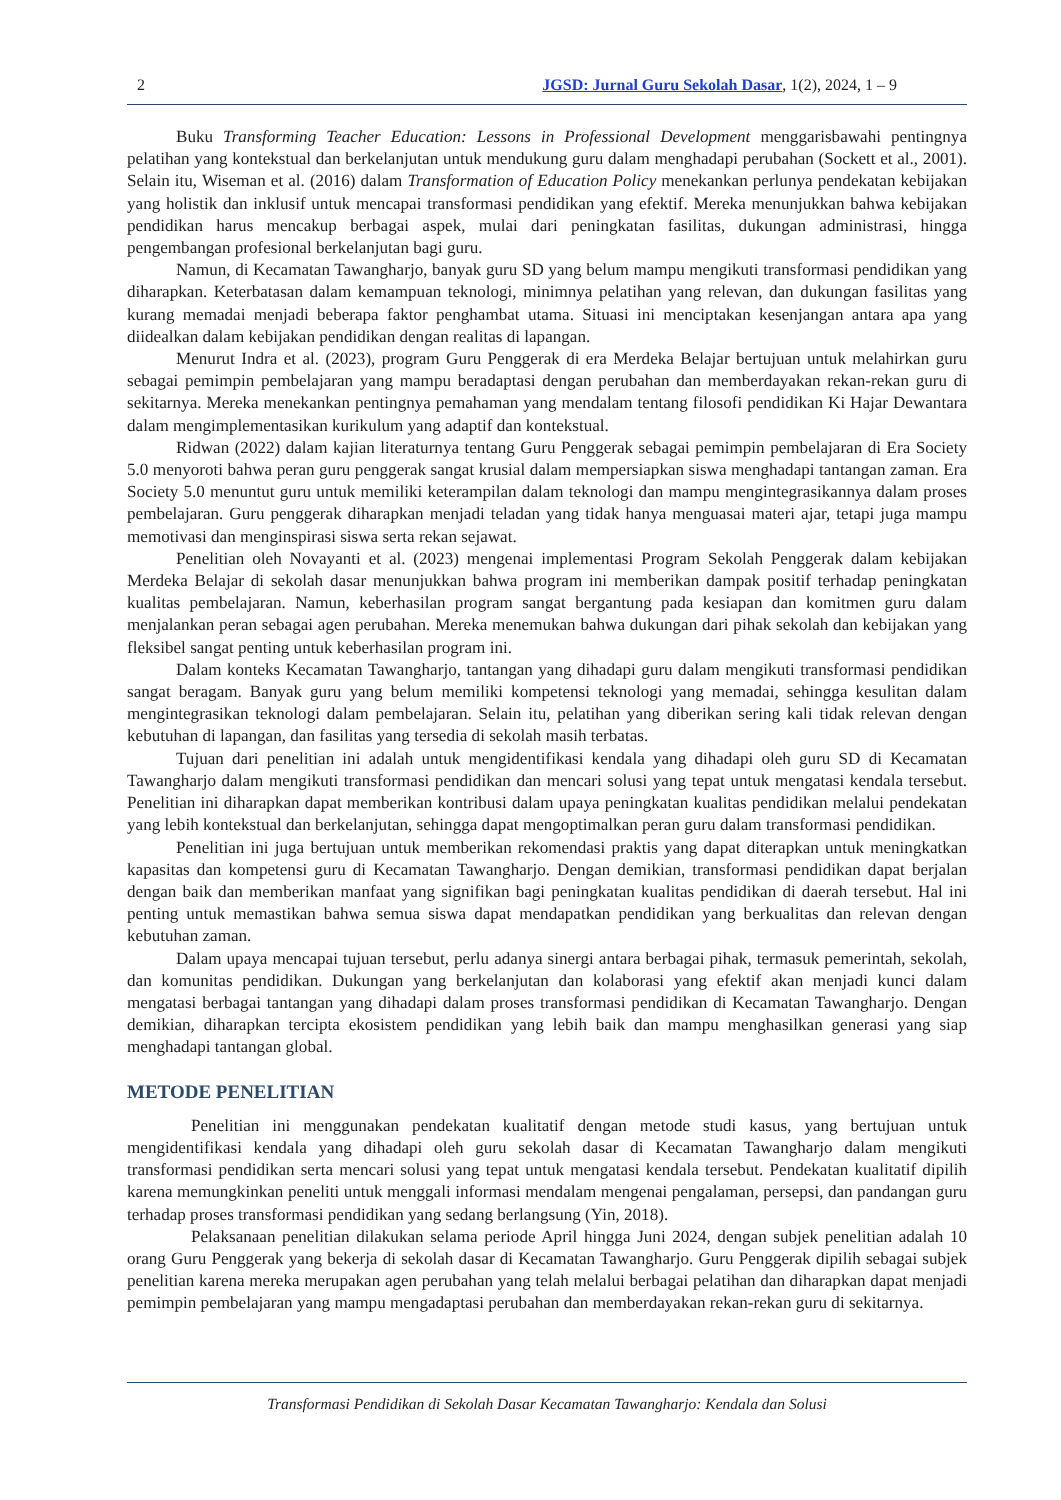2 JGSD: Jurnal Guru Sekolah Dasar, 1(2), 2024, 1 – 9
Buku Transforming Teacher Education: Lessons in Professional Development menggarisbawahi pentingnya pelatihan yang kontekstual dan berkelanjutan untuk mendukung guru dalam menghadapi perubahan (Sockett et al., 2001). Selain itu, Wiseman et al. (2016) dalam Transformation of Education Policy menekankan perlunya pendekatan kebijakan yang holistik dan inklusif untuk mencapai transformasi pendidikan yang efektif. Mereka menunjukkan bahwa kebijakan pendidikan harus mencakup berbagai aspek, mulai dari peningkatan fasilitas, dukungan administrasi, hingga pengembangan profesional berkelanjutan bagi guru.
Namun, di Kecamatan Tawangharjo, banyak guru SD yang belum mampu mengikuti transformasi pendidikan yang diharapkan. Keterbatasan dalam kemampuan teknologi, minimnya pelatihan yang relevan, dan dukungan fasilitas yang kurang memadai menjadi beberapa faktor penghambat utama. Situasi ini menciptakan kesenjangan antara apa yang diidealkan dalam kebijakan pendidikan dengan realitas di lapangan.
Menurut Indra et al. (2023), program Guru Penggerak di era Merdeka Belajar bertujuan untuk melahirkan guru sebagai pemimpin pembelajaran yang mampu beradaptasi dengan perubahan dan memberdayakan rekan-rekan guru di sekitarnya. Mereka menekankan pentingnya pemahaman yang mendalam tentang filosofi pendidikan Ki Hajar Dewantara dalam mengimplementasikan kurikulum yang adaptif dan kontekstual.
Ridwan (2022) dalam kajian literaturnya tentang Guru Penggerak sebagai pemimpin pembelajaran di Era Society 5.0 menyoroti bahwa peran guru penggerak sangat krusial dalam mempersiapkan siswa menghadapi tantangan zaman. Era Society 5.0 menuntut guru untuk memiliki keterampilan dalam teknologi dan mampu mengintegrasikannya dalam proses pembelajaran. Guru penggerak diharapkan menjadi teladan yang tidak hanya menguasai materi ajar, tetapi juga mampu memotivasi dan menginspirasi siswa serta rekan sejawat.
Penelitian oleh Novayanti et al. (2023) mengenai implementasi Program Sekolah Penggerak dalam kebijakan Merdeka Belajar di sekolah dasar menunjukkan bahwa program ini memberikan dampak positif terhadap peningkatan kualitas pembelajaran. Namun, keberhasilan program sangat bergantung pada kesiapan dan komitmen guru dalam menjalankan peran sebagai agen perubahan. Mereka menemukan bahwa dukungan dari pihak sekolah dan kebijakan yang fleksibel sangat penting untuk keberhasilan program ini.
Dalam konteks Kecamatan Tawangharjo, tantangan yang dihadapi guru dalam mengikuti transformasi pendidikan sangat beragam. Banyak guru yang belum memiliki kompetensi teknologi yang memadai, sehingga kesulitan dalam mengintegrasikan teknologi dalam pembelajaran. Selain itu, pelatihan yang diberikan sering kali tidak relevan dengan kebutuhan di lapangan, dan fasilitas yang tersedia di sekolah masih terbatas.
Tujuan dari penelitian ini adalah untuk mengidentifikasi kendala yang dihadapi oleh guru SD di Kecamatan Tawangharjo dalam mengikuti transformasi pendidikan dan mencari solusi yang tepat untuk mengatasi kendala tersebut. Penelitian ini diharapkan dapat memberikan kontribusi dalam upaya peningkatan kualitas pendidikan melalui pendekatan yang lebih kontekstual dan berkelanjutan, sehingga dapat mengoptimalkan peran guru dalam transformasi pendidikan.
Penelitian ini juga bertujuan untuk memberikan rekomendasi praktis yang dapat diterapkan untuk meningkatkan kapasitas dan kompetensi guru di Kecamatan Tawangharjo. Dengan demikian, transformasi pendidikan dapat berjalan dengan baik dan memberikan manfaat yang signifikan bagi peningkatan kualitas pendidikan di daerah tersebut. Hal ini penting untuk memastikan bahwa semua siswa dapat mendapatkan pendidikan yang berkualitas dan relevan dengan kebutuhan zaman.
Dalam upaya mencapai tujuan tersebut, perlu adanya sinergi antara berbagai pihak, termasuk pemerintah, sekolah, dan komunitas pendidikan. Dukungan yang berkelanjutan dan kolaborasi yang efektif akan menjadi kunci dalam mengatasi berbagai tantangan yang dihadapi dalam proses transformasi pendidikan di Kecamatan Tawangharjo. Dengan demikian, diharapkan tercipta ekosistem pendidikan yang lebih baik dan mampu menghasilkan generasi yang siap menghadapi tantangan global.
METODE PENELITIAN
Penelitian ini menggunakan pendekatan kualitatif dengan metode studi kasus, yang bertujuan untuk mengidentifikasi kendala yang dihadapi oleh guru sekolah dasar di Kecamatan Tawangharjo dalam mengikuti transformasi pendidikan serta mencari solusi yang tepat untuk mengatasi kendala tersebut. Pendekatan kualitatif dipilih karena memungkinkan peneliti untuk menggali informasi mendalam mengenai pengalaman, persepsi, dan pandangan guru terhadap proses transformasi pendidikan yang sedang berlangsung (Yin, 2018).
Pelaksanaan penelitian dilakukan selama periode April hingga Juni 2024, dengan subjek penelitian adalah 10 orang Guru Penggerak yang bekerja di sekolah dasar di Kecamatan Tawangharjo. Guru Penggerak dipilih sebagai subjek penelitian karena mereka merupakan agen perubahan yang telah melalui berbagai pelatihan dan diharapkan dapat menjadi pemimpin pembelajaran yang mampu mengadaptasi perubahan dan memberdayakan rekan-rekan guru di sekitarnya.
Transformasi Pendidikan di Sekolah Dasar Kecamatan Tawangharjo: Kendala dan Solusi